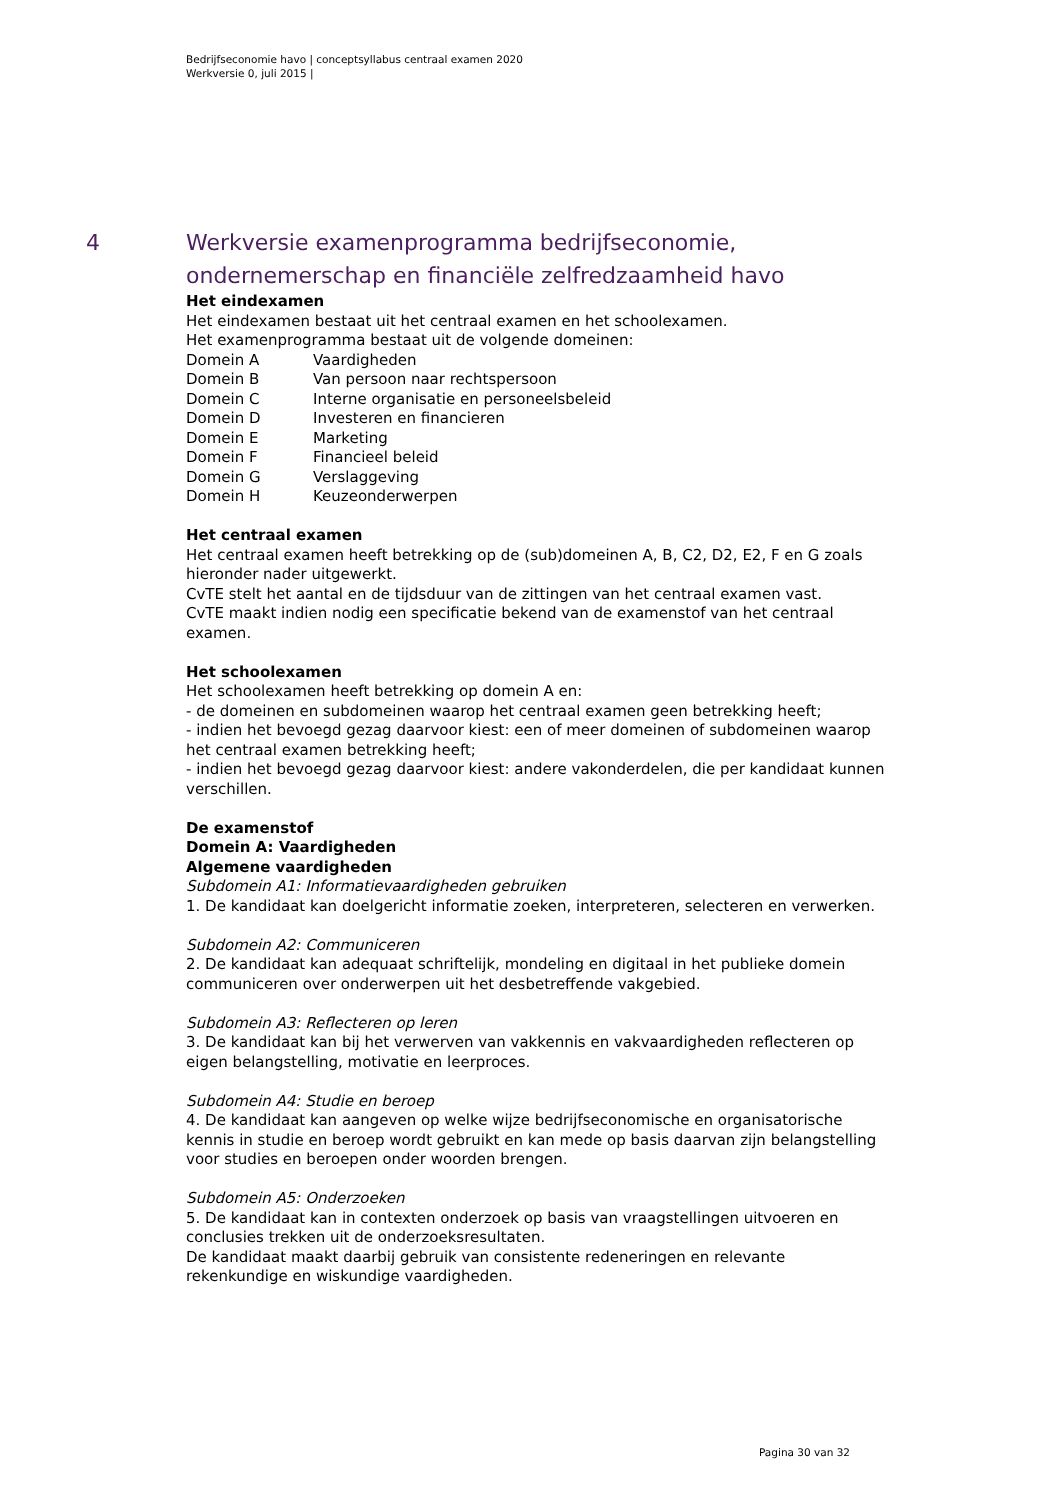Bedrijfseconomie havo | conceptsyllabus centraal examen 2020
Werkversie 0, juli 2015 |
4 Werkversie examenprogramma bedrijfseconomie, ondernemerschap en financiële zelfredzaamheid havo
Het eindexamen
Het eindexamen bestaat uit het centraal examen en het schoolexamen.
Het examenprogramma bestaat uit de volgende domeinen:
Domein A Vaardigheden
Domein B Van persoon naar rechtspersoon
Domein C Interne organisatie en personeelsbeleid
Domein D Investeren en financieren
Domein E Marketing
Domein F Financieel beleid
Domein G Verslaggeving
Domein H Keuzeonderwerpen
Het centraal examen
Het centraal examen heeft betrekking op de (sub)domeinen A, B, C2, D2, E2, F en G zoals hieronder nader uitgewerkt.
CvTE stelt het aantal en de tijdsduur van de zittingen van het centraal examen vast.
CvTE maakt indien nodig een specificatie bekend van de examenstof van het centraal examen.
Het schoolexamen
Het schoolexamen heeft betrekking op domein A en:
- de domeinen en subdomeinen waarop het centraal examen geen betrekking heeft;
- indien het bevoegd gezag daarvoor kiest: een of meer domeinen of subdomeinen waarop het centraal examen betrekking heeft;
- indien het bevoegd gezag daarvoor kiest: andere vakonderdelen, die per kandidaat kunnen verschillen.
De examenstof
Domein A: Vaardigheden
Algemene vaardigheden
Subdomein A1: Informatievaardigheden gebruiken
1. De kandidaat kan doelgericht informatie zoeken, interpreteren, selecteren en verwerken.
Subdomein A2: Communiceren
2. De kandidaat kan adequaat schriftelijk, mondeling en digitaal in het publieke domein communiceren over onderwerpen uit het desbetreffende vakgebied.
Subdomein A3: Reflecteren op leren
3. De kandidaat kan bij het verwerven van vakkennis en vakvaardigheden reflecteren op eigen belangstelling, motivatie en leerproces.
Subdomein A4: Studie en beroep
4. De kandidaat kan aangeven op welke wijze bedrijfseconomische en organisatorische kennis in studie en beroep wordt gebruikt en kan mede op basis daarvan zijn belangstelling voor studies en beroepen onder woorden brengen.
Subdomein A5: Onderzoeken
5. De kandidaat kan in contexten onderzoek op basis van vraagstellingen uitvoeren en conclusies trekken uit de onderzoeksresultaten.
De kandidaat maakt daarbij gebruik van consistente redeneringen en relevante rekenkundige en wiskundige vaardigheden.
Pagina 30 van 32